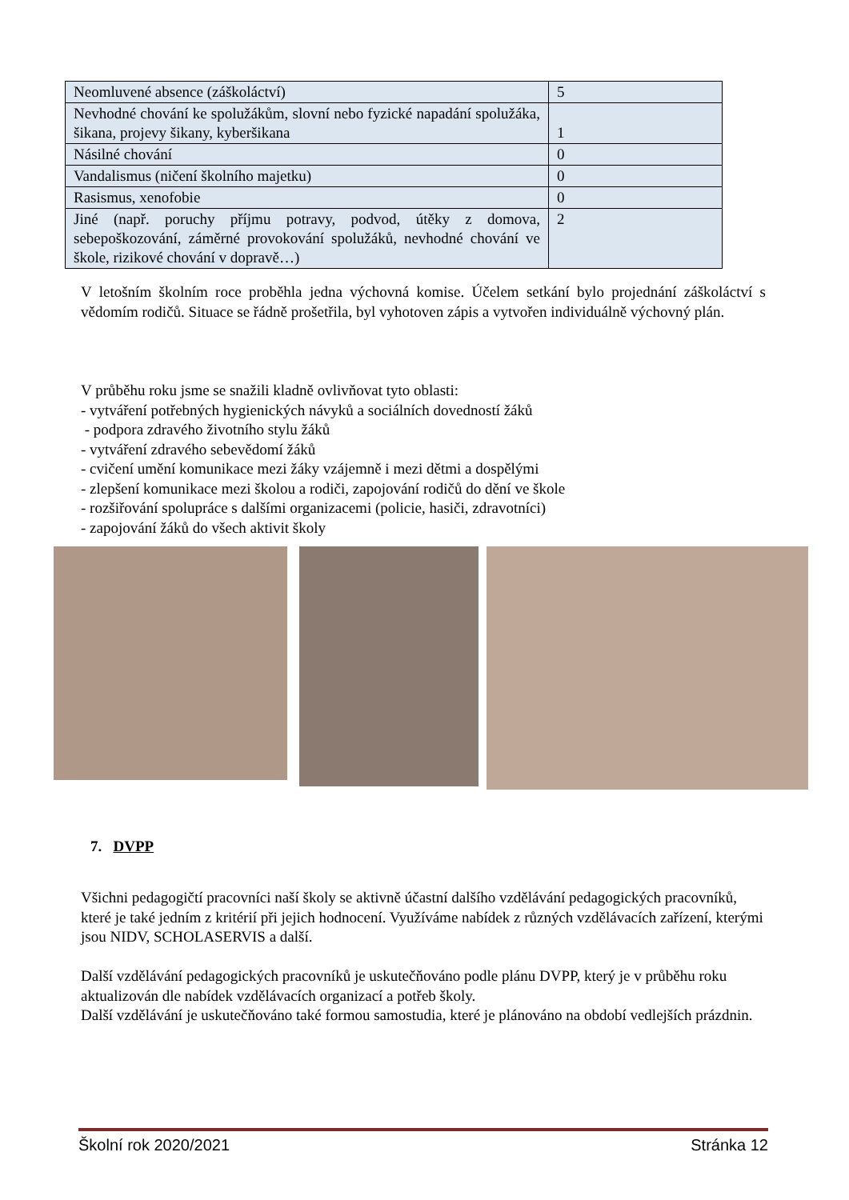| Neomluvené absence (záškoláctví) | 5 |
| Nevhodné chování ke spolužákům, slovní nebo fyzické napadání spolužáka, šikana, projevy šikany, kyberšikana | 1 |
| Násilné chování | 0 |
| Vandalismus (ničení školního majetku) | 0 |
| Rasismus, xenofobie | 0 |
| Jiné (např. poruchy příjmu potravy, podvod, útěky z domova, sebepoškozování, záměrné provokování spolužáků, nevhodné chování ve škole, rizikové chování v dopravě…) | 2 |
V letošním školním roce proběhla jedna výchovná komise. Účelem setkání bylo projednání záškoláctví s vědomím rodičů. Situace se řádně prošetřila, byl vyhotoven zápis a vytvořen individuálně výchovný plán.
V průběhu roku jsme se snažili kladně ovlivňovat tyto oblasti:
- vytváření potřebných hygienických návyků a sociálních dovedností žáků
- podpora zdravého životního stylu žáků
- vytváření zdravého sebevědomí žáků
- cvičení umění komunikace mezi žáky vzájemně i mezi dětmi a dospělými
- zlepšení komunikace mezi školou a rodiči, zapojování rodičů do dění ve škole
- rozšiřování spolupráce s dalšími organizacemi (policie, hasiči, zdravotníci)
- zapojování žáků do všech aktivit školy
7. DVPP
Všichni pedagogičtí pracovníci naší školy se aktivně účastní dalšího vzdělávání pedagogických pracovníků, které je také jedním z kritérií při jejich hodnocení. Využíváme nabídek z různých vzdělávacích zařízení, kterými jsou NIDV, SCHOLASERVIS a další.
Další vzdělávání pedagogických pracovníků je uskutečňováno podle plánu DVPP, který je v průběhu roku aktualizován dle nabídek vzdělávacích organizací a potřeb školy.
Další vzdělávání je uskutečňováno také formou samostudia, které je plánováno na období vedlejších prázdnin.
Školní rok 2020/2021 Stránka 12